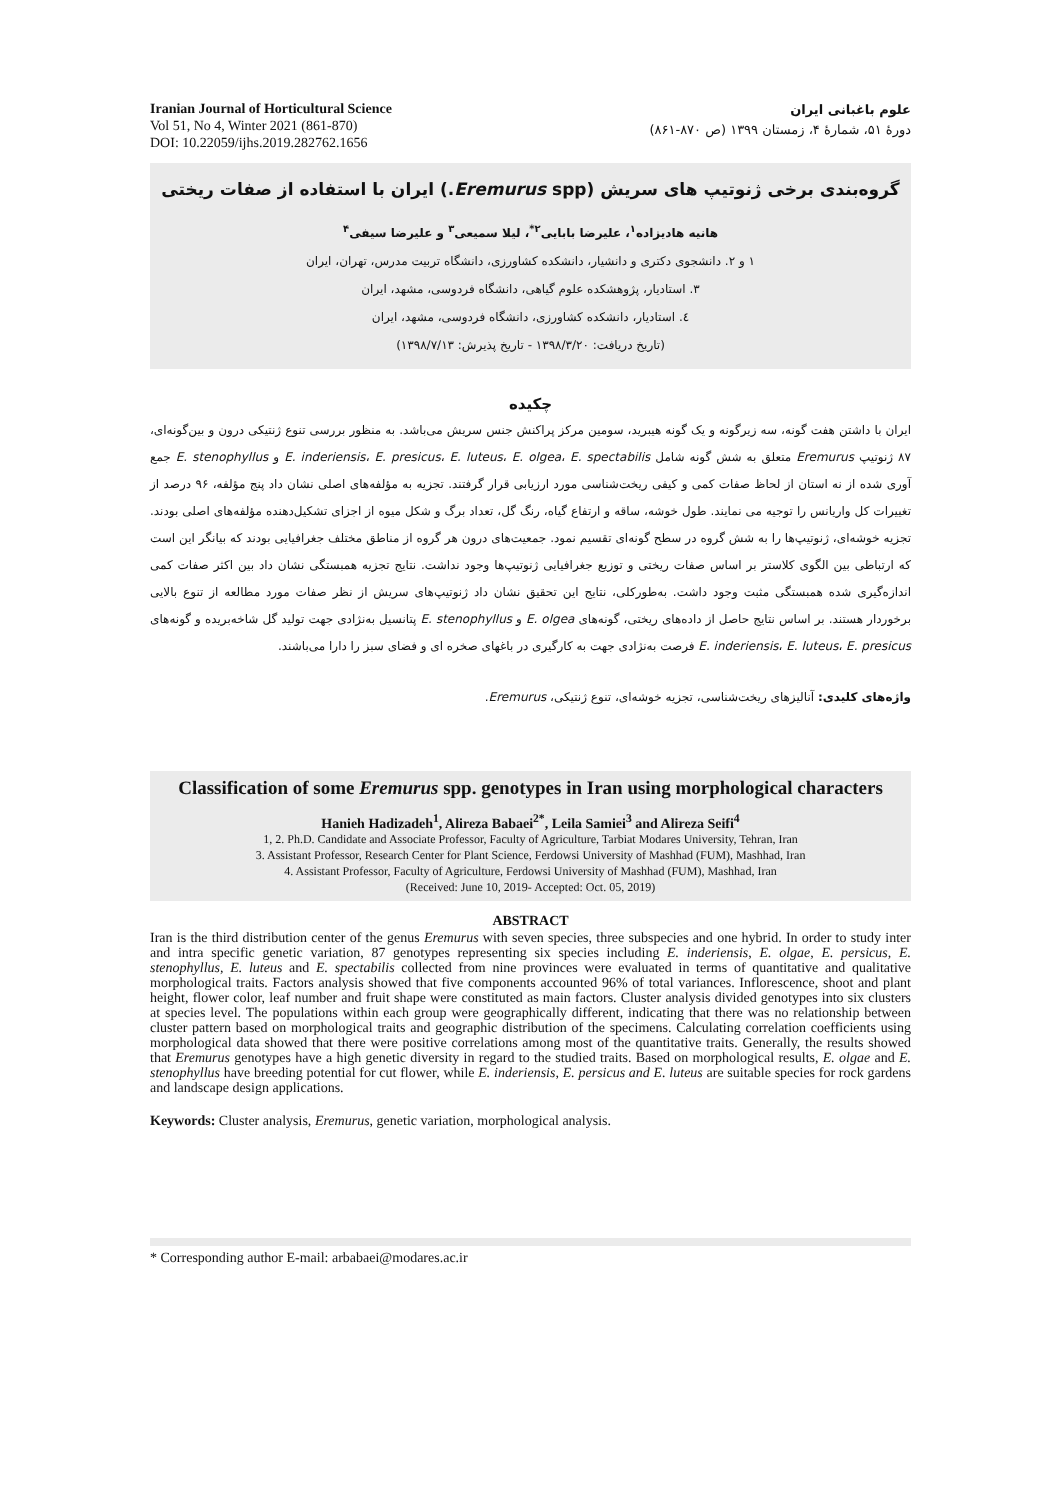Iranian Journal of Horticultural Science
Vol 51, No 4, Winter 2021 (861-870)
DOI: 10.22059/ijhs.2019.282762.1656
علوم باغبانی ایران
دورۀ ۵۱، شمارۀ ۴، زمستان ۱۳۹۹ (ص ۸۷۰-۸۶۱)
گروه‌بندی برخی ژنوتیپ های سریش (Eremurus spp.) ایران با استفاده از صفات ریختی
هانیه هادیزاده<sup>۱</sup>، علیرضا بابایی<sup>۲*</sup>، لیلا سمیعی<sup>۳</sup> و علیرضا سیفی<sup>۴</sup>
۱ و ۲. دانشجوی دکتری و دانشیار، دانشکده کشاورزی، دانشگاه تربیت مدرس، تهران، ایران
۳. استادیار، پژوهشکده علوم گیاهی، دانشگاه فردوسی، مشهد، ایران
٤. استادیار، دانشکده کشاورزی، دانشگاه فردوسی، مشهد، ایران
(تاریخ دریافت: ۱۳۹۸/۳/۲۰ - تاریخ پذیرش: ۱۳۹۸/۷/۱۳)
چکیده
ایران با داشتن هفت گونه، سه زیرگونه و یک گونه هیبرید، سومین مرکز پراکنش جنس سریش می‌باشد. به منظور بررسی تنوع ژنتیکی درون و بین‌گونه‌ای، ۸۷ ژنوتیپ Eremurus متعلق به شش گونه شامل E. inderiensis، E. presicus، E. luteus، E. olgea، E. spectabilis و E. stenophyllus جمع آوری شده از نه استان از لحاظ صفات کمی و کیفی ریخت‌شناسی مورد ارزیابی قرار گرفتند. تجزیه به مؤلفه‌های اصلی نشان داد پنج مؤلفه، ۹۶ درصد از تغییرات کل واریانس را توجیه می نمایند. طول خوشه، ساقه و ارتفاع گیاه، رنگ گل، تعداد برگ و شکل میوه از اجزای تشکیل‌دهنده مؤلفه‌های اصلی بودند. تجزیه خوشه‌ای، ژنوتیپ‌ها را به شش گروه در سطح گونه‌ای تقسیم نمود. جمعیت‌های درون هر گروه از مناطق مختلف جغرافیایی بودند که بیانگر این است که ارتباطی بین الگوی کلاستر بر اساس صفات ریختی و توزیع جغرافیایی ژنوتیپ‌ها وجود نداشت. نتایج تجزیه همبستگی نشان داد بین اکثر صفات کمی اندازه‌گیری شده همبستگی مثبت وجود داشت. به‌طورکلی، نتایج این تحقیق نشان داد ژنوتیپ‌های سریش از نظر صفات مورد مطالعه از تنوع بالایی برخوردار هستند. بر اساس نتایج حاصل از داده‌های ریختی، گونه‌های E. olgea و E. stenophyllus پتانسیل به‌نژادی جهت تولید گل شاخه‌بریده و گونه‌های E. inderiensis، E. luteus، E. presicus فرصت به‌نژادی جهت به کارگیری در باغهای صخره ای و فضای سبز را دارا می‌باشند.
واژه‌های کلیدی: آنالیزهای ریخت‌شناسی، تجزیه خوشه‌ای، تنوع ژنتیکی، Eremurus.
Classification of some Eremurus spp. genotypes in Iran using morphological characters
Hanieh Hadizadeh<sup>1</sup>, Alireza Babaei<sup>2*</sup>, Leila Samiei<sup>3</sup> and Alireza Seifi<sup>4</sup>
1, 2. Ph.D. Candidate and Associate Professor, Faculty of Agriculture, Tarbiat Modares University, Tehran, Iran
3. Assistant Professor, Research Center for Plant Science, Ferdowsi University of Mashhad (FUM), Mashhad, Iran
4. Assistant Professor, Faculty of Agriculture, Ferdowsi University of Mashhad (FUM), Mashhad, Iran
(Received: June 10, 2019- Accepted: Oct. 05, 2019)
ABSTRACT
Iran is the third distribution center of the genus Eremurus with seven species, three subspecies and one hybrid. In order to study inter and intra specific genetic variation, 87 genotypes representing six species including E. inderiensis, E. olgae, E. persicus, E. stenophyllus, E. luteus and E. spectabilis collected from nine provinces were evaluated in terms of quantitative and qualitative morphological traits. Factors analysis showed that five components accounted 96% of total variances. Inflorescence, shoot and plant height, flower color, leaf number and fruit shape were constituted as main factors. Cluster analysis divided genotypes into six clusters at species level. The populations within each group were geographically different, indicating that there was no relationship between cluster pattern based on morphological traits and geographic distribution of the specimens. Calculating correlation coefficients using morphological data showed that there were positive correlations among most of the quantitative traits. Generally, the results showed that Eremurus genotypes have a high genetic diversity in regard to the studied traits. Based on morphological results, E. olgae and E. stenophyllus have breeding potential for cut flower, while E. inderiensis, E. persicus and E. luteus are suitable species for rock gardens and landscape design applications.
Keywords: Cluster analysis, Eremurus, genetic variation, morphological analysis.
* Corresponding author E-mail: arbabaei@modares.ac.ir